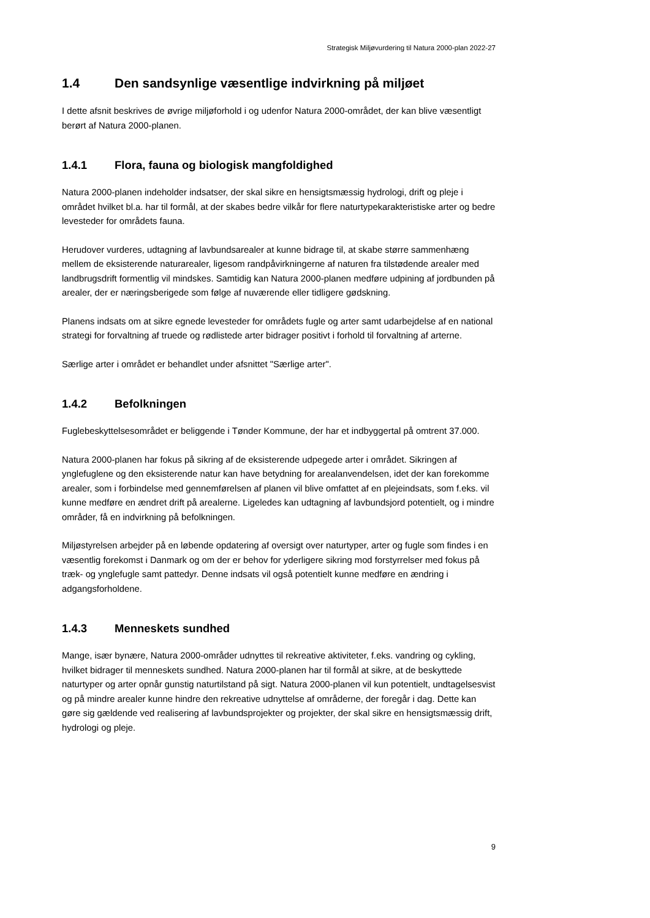Strategisk Miljøvurdering til Natura 2000-plan 2022-27
1.4 Den sandsynlige væsentlige indvirkning på miljøet
I dette afsnit beskrives de øvrige miljøforhold i og udenfor Natura 2000-området, der kan blive væsentligt berørt af Natura 2000-planen.
1.4.1 Flora, fauna og biologisk mangfoldighed
Natura 2000-planen indeholder indsatser, der skal sikre en hensigtsmæssig hydrologi, drift og pleje i området hvilket bl.a. har til formål, at der skabes bedre vilkår for flere naturtypekarakteristiske arter og bedre levesteder for områdets fauna.
Herudover vurderes, udtagning af lavbundsarealer at kunne bidrage til, at skabe større sammenhæng mellem de eksisterende naturarealer, ligesom randpåvirkningerne af naturen fra tilstødende arealer med landbrugsdrift formentlig vil mindskes. Samtidig kan Natura 2000-planen medføre udpining af jordbunden på arealer, der er næringsberigede som følge af nuværende eller tidligere gødskning.
Planens indsats om at sikre egnede levesteder for områdets fugle og arter samt udarbejdelse af en national strategi for forvaltning af truede og rødlistede arter bidrager positivt i forhold til forvaltning af arterne.
Særlige arter i området er behandlet under afsnittet "Særlige arter".
1.4.2 Befolkningen
Fuglebeskyttelsesområdet er beliggende i Tønder Kommune, der har et indbyggertal på omtrent 37.000.
Natura 2000-planen har fokus på sikring af de eksisterende udpegede arter i området. Sikringen af ynglefuglene og den eksisterende natur kan have betydning for arealanvendelsen, idet der kan forekomme arealer, som i forbindelse med gennemførelsen af planen vil blive omfattet af en plejeindsats, som f.eks. vil kunne medføre en ændret drift på arealerne. Ligeledes kan udtagning af lavbundsjord potentielt, og i mindre områder, få en indvirkning på befolkningen.
Miljøstyrelsen arbejder på en løbende opdatering af oversigt over naturtyper, arter og fugle som findes i en væsentlig forekomst i Danmark og om der er behov for yderligere sikring mod forstyrrelser med fokus på træk- og ynglefugle samt pattedyr. Denne indsats vil også potentielt kunne medføre en ændring i adgangsforholdene.
1.4.3 Menneskets sundhed
Mange, især bynære, Natura 2000-områder udnyttes til rekreative aktiviteter, f.eks. vandring og cykling, hvilket bidrager til menneskets sundhed. Natura 2000-planen har til formål at sikre, at de beskyttede naturtyper og arter opnår gunstig naturtilstand på sigt. Natura 2000-planen vil kun potentielt, undtagelsesvist og på mindre arealer kunne hindre den rekreative udnyttelse af områderne, der foregår i dag. Dette kan gøre sig gældende ved realisering af lavbundsprojekter og projekter, der skal sikre en hensigtsmæssig drift, hydrologi og pleje.
9